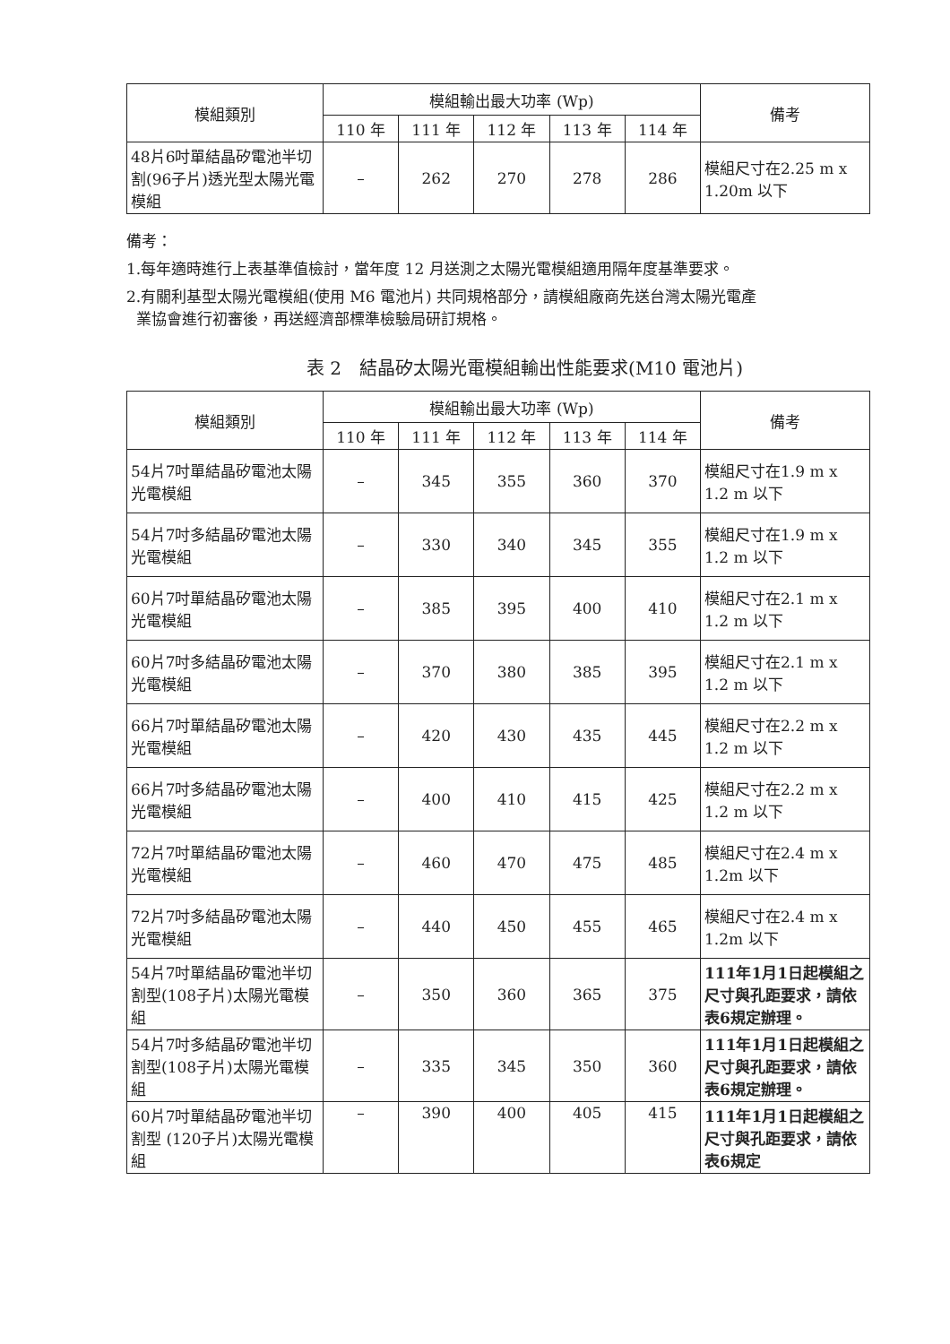| 模組類別 | 模組輸出最大功率 (Wp) | | | | | 備考 |
| --- | --- | --- | --- | --- | --- | --- |
| | 110 年 | 111 年 | 112 年 | 113 年 | 114 年 | |
| 48片6吋單結晶矽電池半切割(96子片)透光型太陽光電模組 | – | 262 | 270 | 278 | 286 | 模組尺寸在2.25 m x 1.20m 以下 |
備考：
1.每年適時進行上表基準值檢討，當年度 12 月送測之太陽光電模組適用隔年度基準要求。
2.有關利基型太陽光電模組(使用 M6 電池片) 共同規格部分，請模組廠商先送台灣太陽光電產
業協會進行初審後，再送經濟部標準檢驗局研訂規格。
表 2　結晶矽太陽光電模組輸出性能要求(M10 電池片)
| 模組類別 | 模組輸出最大功率 (Wp) | | | | | 備考 |
| --- | --- | --- | --- | --- | --- | --- |
| | 110 年 | 111 年 | 112 年 | 113 年 | 114 年 | |
| 54片7吋單結晶矽電池太陽光電模組 | – | 345 | 355 | 360 | 370 | 模組尺寸在1.9 m x 1.2 m 以下 |
| 54片7吋多結晶矽電池太陽光電模組 | – | 330 | 340 | 345 | 355 | 模組尺寸在1.9 m x 1.2 m 以下 |
| 60片7吋單結晶矽電池太陽光電模組 | – | 385 | 395 | 400 | 410 | 模組尺寸在2.1 m x 1.2 m 以下 |
| 60片7吋多結晶矽電池太陽光電模組 | – | 370 | 380 | 385 | 395 | 模組尺寸在2.1 m x 1.2 m 以下 |
| 66片7吋單結晶矽電池太陽光電模組 | – | 420 | 430 | 435 | 445 | 模組尺寸在2.2 m x 1.2 m 以下 |
| 66片7吋多結晶矽電池太陽光電模組 | – | 400 | 410 | 415 | 425 | 模組尺寸在2.2 m x 1.2 m 以下 |
| 72片7吋單結晶矽電池太陽光電模組 | – | 460 | 470 | 475 | 485 | 模組尺寸在2.4 m x 1.2m 以下 |
| 72片7吋多結晶矽電池太陽光電模組 | – | 440 | 450 | 455 | 465 | 模組尺寸在2.4 m x 1.2m 以下 |
| 54片7吋單結晶矽電池半切割型(108子片)太陽光電模組 | – | 350 | 360 | 365 | 375 | 111年1月1日起模組之尺寸與孔距要求，請依表6規定辦理。 |
| 54片7吋多結晶矽電池半切割型(108子片)太陽光電模組 | – | 335 | 345 | 350 | 360 | 111年1月1日起模組之尺寸與孔距要求，請依表6規定辦理。 |
| 60片7吋單結晶矽電池半切割型 (120子片)太陽光電模組 | – | 390 | 400 | 405 | 415 | 111年1月1日起模組之尺寸與孔距要求，請依表6規定 |